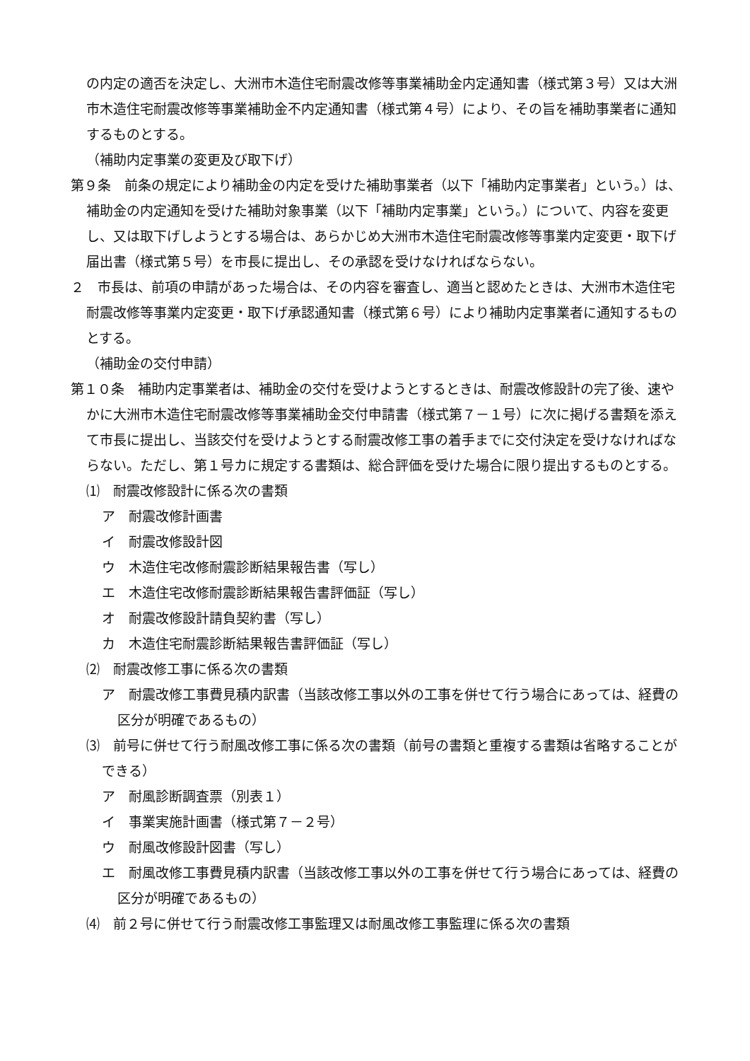の内定の適否を決定し、大洲市木造住宅耐震改修等事業補助金内定通知書（様式第３号）又は大洲市木造住宅耐震改修等事業補助金不内定通知書（様式第４号）により、その旨を補助事業者に通知するものとする。
（補助内定事業の変更及び取下げ）
第９条　前条の規定により補助金の内定を受けた補助事業者（以下「補助内定事業者」という。）は、補助金の内定通知を受けた補助対象事業（以下「補助内定事業」という。）について、内容を変更し、又は取下げしようとする場合は、あらかじめ大洲市木造住宅耐震改修等事業内定変更・取下げ届出書（様式第５号）を市長に提出し、その承認を受けなければならない。
２　市長は、前項の申請があった場合は、その内容を審査し、適当と認めたときは、大洲市木造住宅耐震改修等事業内定変更・取下げ承認通知書（様式第６号）により補助内定事業者に通知するものとする。
（補助金の交付申請）
第１０条　補助内定事業者は、補助金の交付を受けようとするときは、耐震改修設計の完了後、速やかに大洲市木造住宅耐震改修等事業補助金交付申請書（様式第７－１号）に次に掲げる書類を添えて市長に提出し、当該交付を受けようとする耐震改修工事の着手までに交付決定を受けなければならない。ただし、第１号カに規定する書類は、総合評価を受けた場合に限り提出するものとする。
⑴　耐震改修設計に係る次の書類
ア　耐震改修計画書
イ　耐震改修設計図
ウ　木造住宅改修耐震診断結果報告書（写し）
エ　木造住宅改修耐震診断結果報告書評価証（写し）
オ　耐震改修設計請負契約書（写し）
カ　木造住宅耐震診断結果報告書評価証（写し）
⑵　耐震改修工事に係る次の書類
ア　耐震改修工事費見積内訳書（当該改修工事以外の工事を併せて行う場合にあっては、経費の区分が明確であるもの）
⑶　前号に併せて行う耐風改修工事に係る次の書類（前号の書類と重複する書類は省略することができる）
ア　耐風診断調査票（別表１）
イ　事業実施計画書（様式第７－２号）
ウ　耐風改修設計図書（写し）
エ　耐風改修工事費見積内訳書（当該改修工事以外の工事を併せて行う場合にあっては、経費の区分が明確であるもの）
⑷　前２号に併せて行う耐震改修工事監理又は耐風改修工事監理に係る次の書類